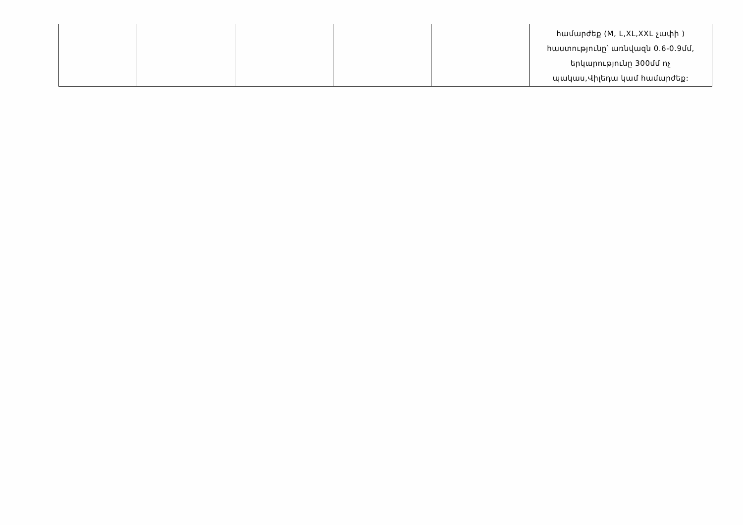| | | | | | համարժեք (M, L,XL,XXL չափի ) հաստությունը՝ առնվազն 0.6-0.9մմ, երկարությունը 300մմ ոչ պակաս,Վիլեդա կամ համարժեք: |